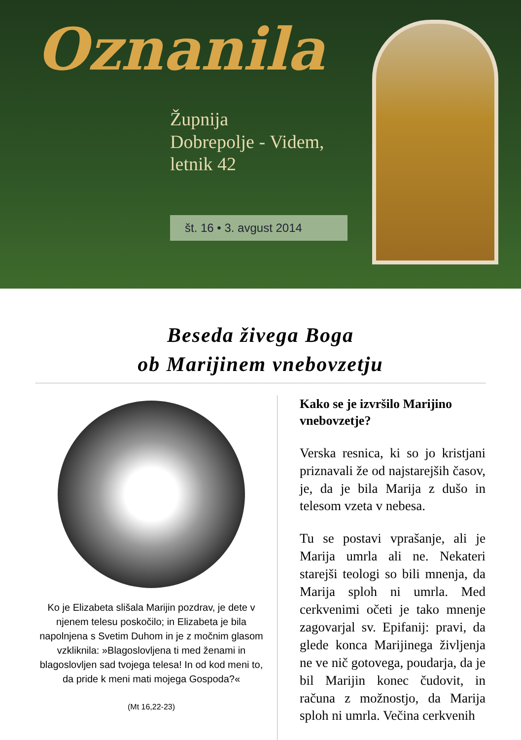Oznanila
Župnija
Dobrepolje - Videm,
letnik 42
št. 16 • 3. avgust 2014
Beseda živega Boga
ob Marijinem vnebovzetju
Ko je Elizabeta slišala Marijin pozdrav, je dete v njenem telesu poskočilo; in Elizabeta je bila napolnjena s Svetim Duhom in je z močnim glasom vzkliknila: »Blagoslovljena ti med ženami in blagoslovljen sad tvojega telesa! In od kod meni to, da pride k meni mati mojega Gospoda?«
(Mt 16,22-23)
Kako se je izvršilo Marijino vnebovzetje?
Verska resnica, ki so jo kristjani priznavali že od najstarejših časov, je, da je bila Marija z dušo in telesom vzeta v nebesa.
Tu se postavi vprašanje, ali je Marija umrla ali ne. Nekateri starejši teologi so bili mnenja, da Marija sploh ni umrla. Med cerkvenimi očeti je tako mnenje zagovarjal sv. Epifanij: pravi, da glede konca Marijinega življenja ne ve nič gotovega, poudarja, da je bil Marijin konec čudovit, in računa z možnostjo, da Marija sploh ni umrla. Večina cerkvenih